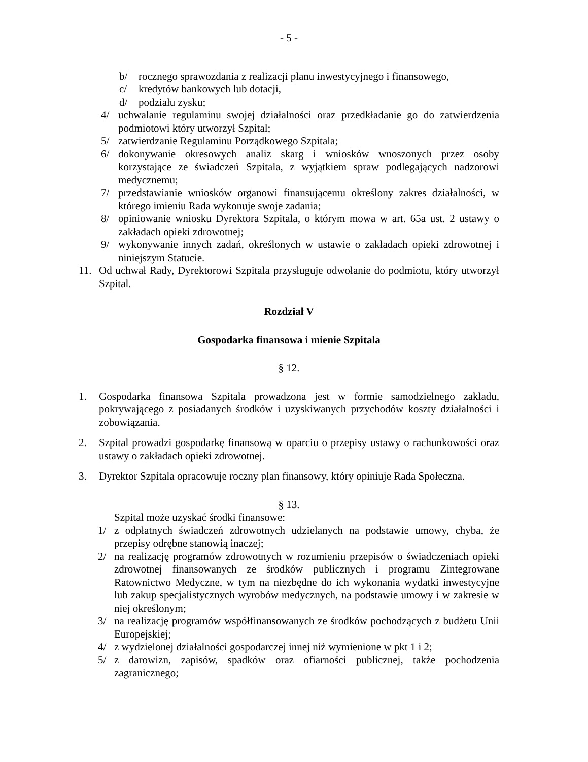- 5 -
b/ rocznego sprawozdania z realizacji planu inwestycyjnego i finansowego,
c/ kredytów bankowych lub dotacji,
d/ podziału zysku;
4/ uchwalanie regulaminu swojej działalności oraz przedkładanie go do zatwierdzenia podmiotowi który utworzył Szpital;
5/ zatwierdzanie Regulaminu Porządkowego Szpitala;
6/ dokonywanie okresowych analiz skarg i wniosków wnoszonych przez osoby korzystające ze świadczeń Szpitala, z wyjątkiem spraw podlegających nadzorowi medycznemu;
7/ przedstawianie wniosków organowi finansującemu określony zakres działalności, w którego imieniu Rada wykonuje swoje zadania;
8/ opiniowanie wniosku Dyrektora Szpitala, o którym mowa w art. 65a ust. 2 ustawy o zakładach opieki zdrowotnej;
9/ wykonywanie innych zadań, określonych w ustawie o zakładach opieki zdrowotnej i niniejszym Statucie.
11. Od uchwał Rady, Dyrektorowi Szpitala przysługuje odwołanie do podmiotu, który utworzył Szpital.
Rozdział V
Gospodarka finansowa i mienie Szpitala
§ 12.
1. Gospodarka finansowa Szpitala prowadzona jest w formie samodzielnego zakładu, pokrywającego z posiadanych środków i uzyskiwanych przychodów koszty działalności i zobowiązania.
2. Szpital prowadzi gospodarkę finansową w oparciu o przepisy ustawy o rachunkowości oraz ustawy o zakładach opieki zdrowotnej.
3. Dyrektor Szpitala opracowuje roczny plan finansowy, który opiniuje Rada Społeczna.
§ 13.
Szpital może uzyskać środki finansowe:
1/ z odpłatnych świadczeń zdrowotnych udzielanych na podstawie umowy, chyba, że przepisy odrębne stanowią inaczej;
2/ na realizację programów zdrowotnych w rozumieniu przepisów o świadczeniach opieki zdrowotnej finansowanych ze środków publicznych i programu Zintegrowane Ratownictwo Medyczne, w tym na niezbędne do ich wykonania wydatki inwestycyjne lub zakup specjalistycznych wyrobów medycznych, na podstawie umowy i w zakresie w niej określonym;
3/ na realizację programów współfinansowanych ze środków pochodzących z budżetu Unii Europejskiej;
4/ z wydzielonej działalności gospodarczej innej niż wymienione w pkt 1 i 2;
5/ z darowizn, zapisów, spadków oraz ofiarności publicznej, także pochodzenia zagranicznego;